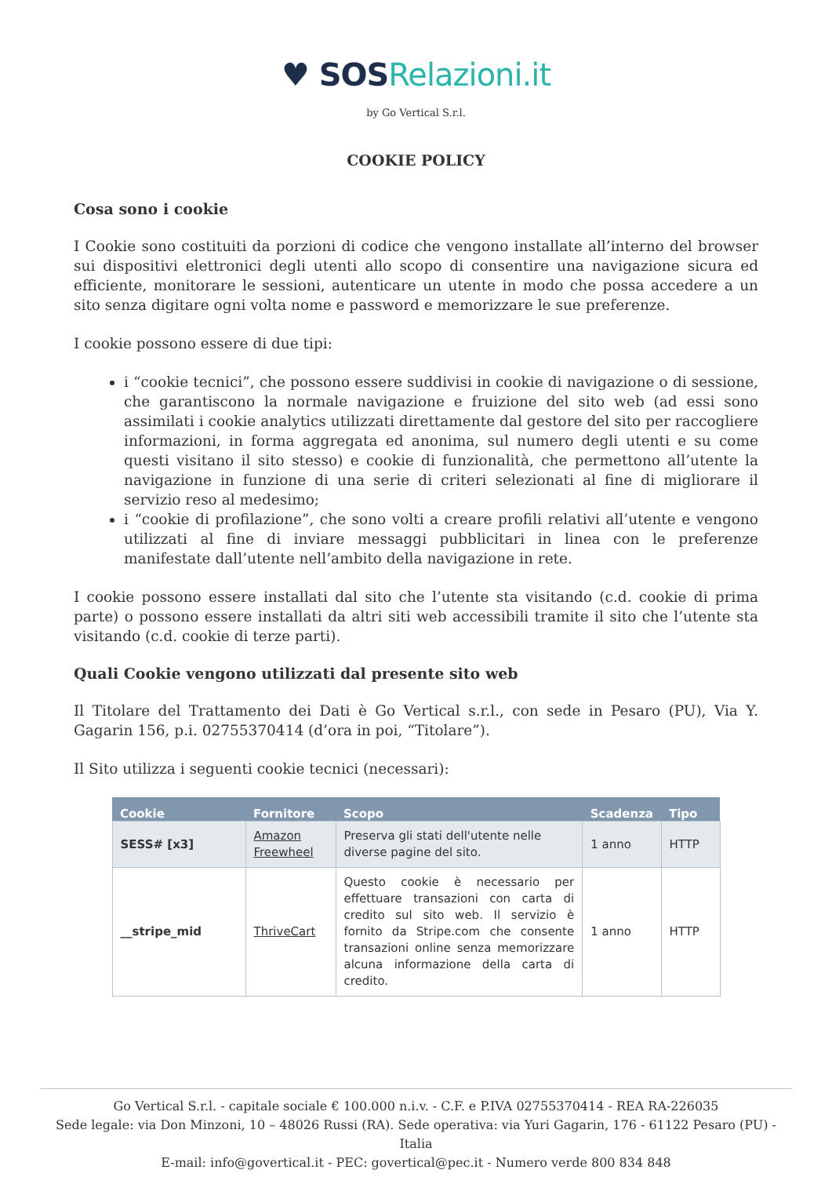♥ SOS Relazioni.it
by Go Vertical S.r.l.
COOKIE POLICY
Cosa sono i cookie
I Cookie sono costituiti da porzioni di codice che vengono installate all’interno del browser sui dispositivi elettronici degli utenti allo scopo di consentire una navigazione sicura ed efficiente, monitorare le sessioni, autenticare un utente in modo che possa accedere a un sito senza digitare ogni volta nome e password e memorizzare le sue preferenze.
I cookie possono essere di due tipi:
i “cookie tecnici”, che possono essere suddivisi in cookie di navigazione o di sessione, che garantiscono la normale navigazione e fruizione del sito web (ad essi sono assimilati i cookie analytics utilizzati direttamente dal gestore del sito per raccogliere informazioni, in forma aggregata ed anonima, sul numero degli utenti e su come questi visitano il sito stesso) e cookie di funzionalità, che permettono all’utente la navigazione in funzione di una serie di criteri selezionati al fine di migliorare il servizio reso al medesimo;
i “cookie di profilazione”, che sono volti a creare profili relativi all’utente e vengono utilizzati al fine di inviare messaggi pubblicitari in linea con le preferenze manifestate dall’utente nell’ambito della navigazione in rete.
I cookie possono essere installati dal sito che l’utente sta visitando (c.d. cookie di prima parte) o possono essere installati da altri siti web accessibili tramite il sito che l’utente sta visitando (c.d. cookie di terze parti).
Quali Cookie vengono utilizzati dal presente sito web
Il Titolare del Trattamento dei Dati è Go Vertical s.r.l., con sede in Pesaro (PU), Via Y. Gagarin 156, p.i. 02755370414 (d’ora in poi, “Titolare”).
Il Sito utilizza i seguenti cookie tecnici (necessari):
| Cookie | Fornitore | Scopo | Scadenza | Tipo |
| --- | --- | --- | --- | --- |
| SESS# [x3] | Amazon Freewheel | Preserva gli stati dell'utente nelle diverse pagine del sito. | 1 anno | HTTP |
| __stripe_mid | ThriveCart | Questo cookie è necessario per effettuare transazioni con carta di credito sul sito web. Il servizio è fornito da Stripe.com che consente transazioni online senza memorizzare alcuna informazione della carta di credito. | 1 anno | HTTP |
Go Vertical S.r.l. - capitale sociale € 100.000 n.i.v. - C.F. e P.IVA 02755370414 - REA RA-226035
Sede legale: via Don Minzoni, 10 – 48026 Russi (RA). Sede operativa: via Yuri Gagarin, 176 - 61122 Pesaro (PU) - Italia
E-mail: info@govertical.it - PEC: govertical@pec.it - Numero verde 800 834 848